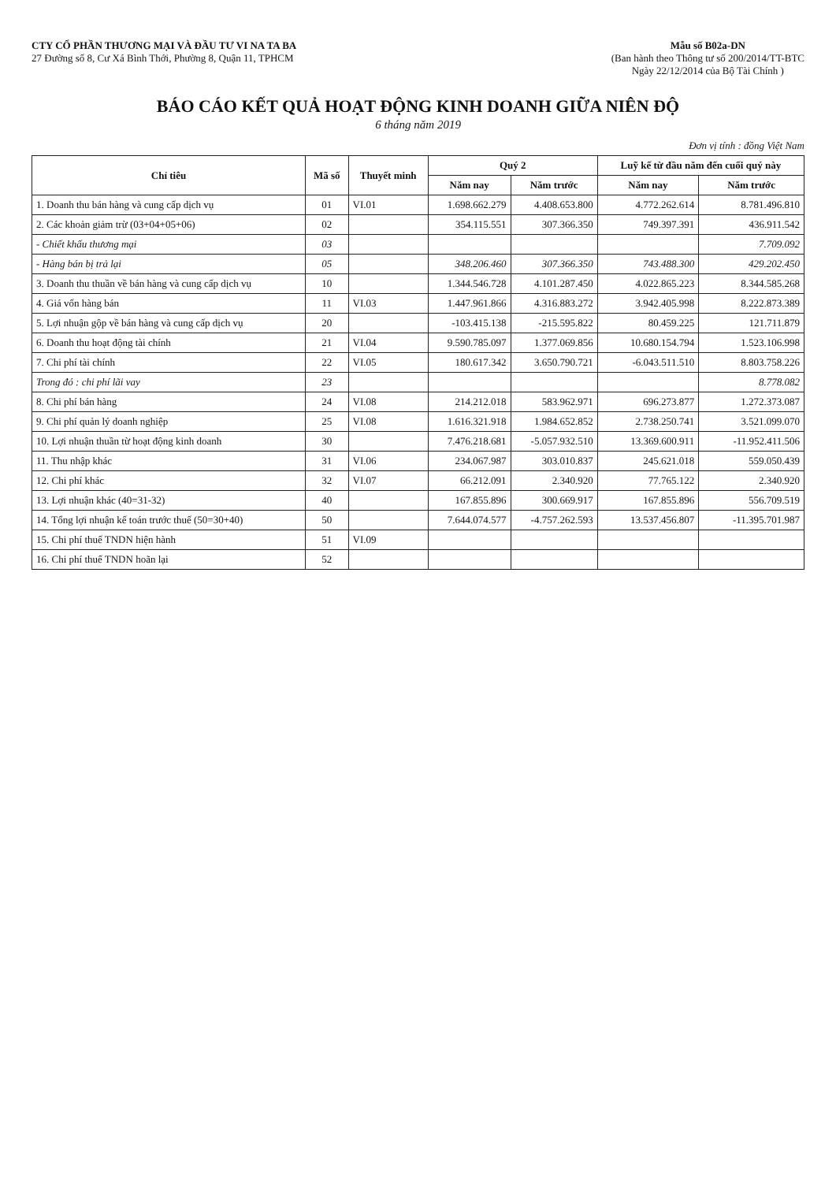CTY CỔ PHẦN THƯƠNG MẠI VÀ ĐẦU TƯ VI NA TA BA
27 Đường số 8, Cư Xá Bình Thới, Phường 8, Quận 11, TPHCM
Mẫu số B02a-DN
(Ban hành theo Thông tư số 200/2014/TT-BTC
Ngày 22/12/2014 của Bộ Tài Chính )
BÁO CÁO KẾT QUẢ HOẠT ĐỘNG KINH DOANH GIỮA NIÊN ĐỘ
6 tháng năm 2019
Đơn vị tính : đồng Việt Nam
| Chỉ tiêu | Mã số | Thuyết minh | Quý 2 | | Luỹ kế từ đầu năm đến cuối quý này | |
| --- | --- | --- | --- | --- | --- | --- |
| | | | Năm nay | Năm trước | Năm nay | Năm trước |
| 1. Doanh thu bán hàng và cung cấp dịch vụ | 01 | VI.01 | 1.698.662.279 | 4.408.653.800 | 4.772.262.614 | 8.781.496.810 |
| 2. Các khoản giảm trừ (03+04+05+06) | 02 | | 354.115.551 | 307.366.350 | 749.397.391 | 436.911.542 |
| - Chiết khấu thương mại | 03 | | | | | 7.709.092 |
| - Hàng bán bị trả lại | 05 | | 348.206.460 | 307.366.350 | 743.488.300 | 429.202.450 |
| 3. Doanh thu thuần về bán hàng và cung cấp dịch vụ | 10 | | 1.344.546.728 | 4.101.287.450 | 4.022.865.223 | 8.344.585.268 |
| 4. Giá vốn hàng bán | 11 | VI.03 | 1.447.961.866 | 4.316.883.272 | 3.942.405.998 | 8.222.873.389 |
| 5. Lợi nhuận gộp về bán hàng và cung cấp dịch vụ | 20 | | -103.415.138 | -215.595.822 | 80.459.225 | 121.711.879 |
| 6. Doanh thu hoạt động tài chính | 21 | VI.04 | 9.590.785.097 | 1.377.069.856 | 10.680.154.794 | 1.523.106.998 |
| 7. Chi phí tài chính | 22 | VI.05 | 180.617.342 | 3.650.790.721 | -6.043.511.510 | 8.803.758.226 |
| Trong đó : chi phí lãi vay | 23 | | | | | 8.778.082 |
| 8. Chi phí bán hàng | 24 | VI.08 | 214.212.018 | 583.962.971 | 696.273.877 | 1.272.373.087 |
| 9. Chi phí quản lý doanh nghiệp | 25 | VI.08 | 1.616.321.918 | 1.984.652.852 | 2.738.250.741 | 3.521.099.070 |
| 10. Lợi nhuận thuần từ hoạt động kinh doanh | 30 | | 7.476.218.681 | -5.057.932.510 | 13.369.600.911 | -11.952.411.506 |
| 11. Thu nhập khác | 31 | VI.06 | 234.067.987 | 303.010.837 | 245.621.018 | 559.050.439 |
| 12. Chi phí khác | 32 | VI.07 | 66.212.091 | 2.340.920 | 77.765.122 | 2.340.920 |
| 13. Lợi nhuận khác (40=31-32) | 40 | | 167.855.896 | 300.669.917 | 167.855.896 | 556.709.519 |
| 14. Tổng lợi nhuận kế toán trước thuế (50=30+40) | 50 | | 7.644.074.577 | -4.757.262.593 | 13.537.456.807 | -11.395.701.987 |
| 15. Chi phí thuế TNDN hiện hành | 51 | VI.09 | | | | |
| 16. Chi phí thuế TNDN hoãn lại | 52 | | | | | |